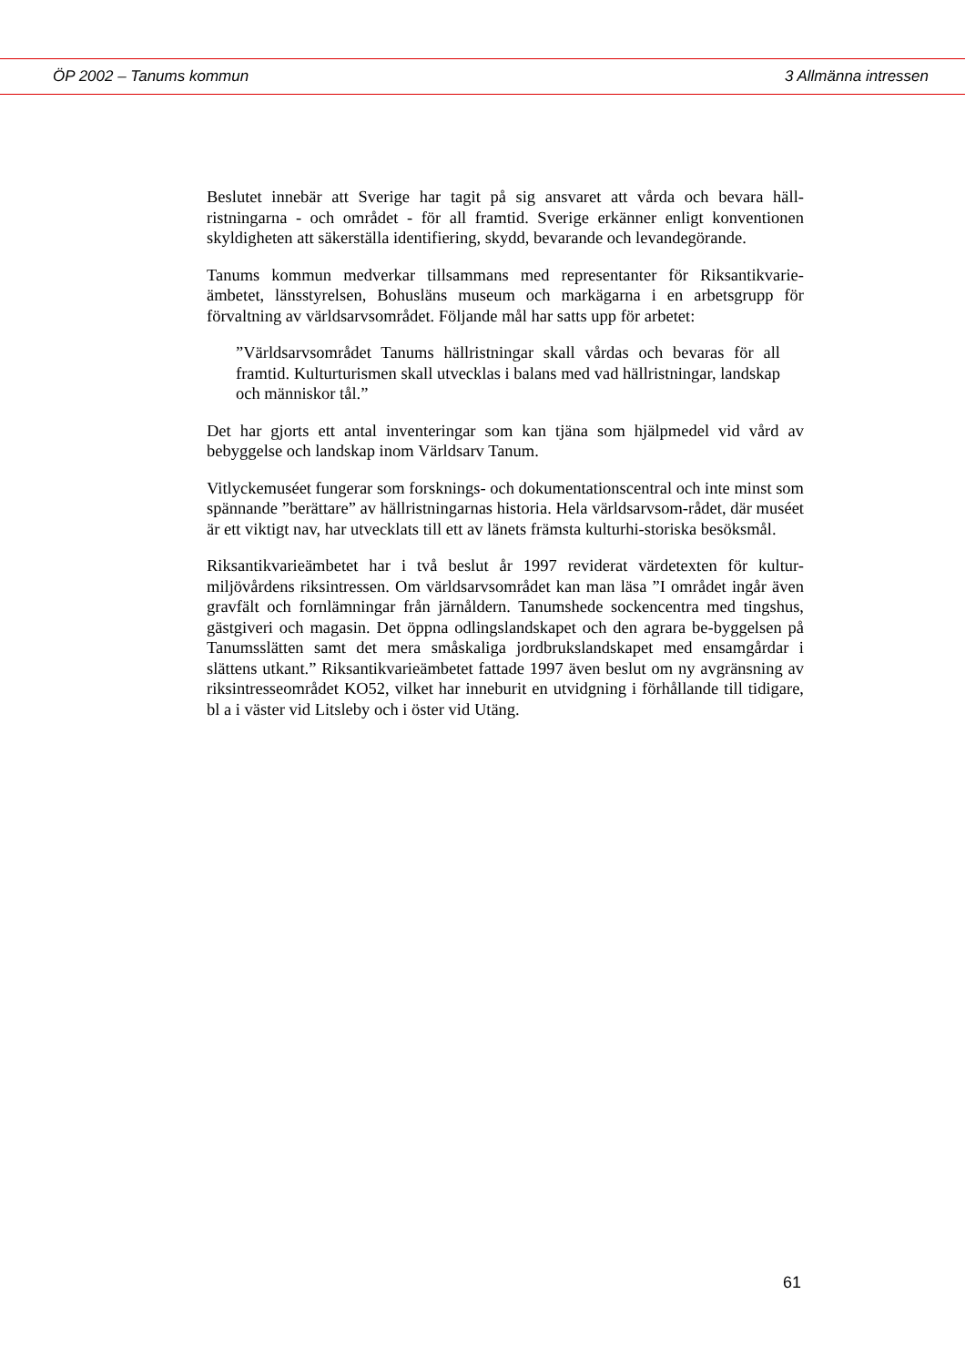ÖP 2002 – Tanums kommun 3 Allmänna intressen
Beslutet innebär att Sverige har tagit på sig ansvaret att vårda och bevara häll-ristningarna - och området - för all framtid. Sverige erkänner enligt konventionen skyldigheten att säkerställa identifiering, skydd, bevarande och levandegörande.
Tanums kommun medverkar tillsammans med representanter för Riksantikvarie-ämbetet, länsstyrelsen, Bohusläns museum och markägarna i en arbetsgrupp för förvaltning av världsarvsområdet. Följande mål har satts upp för arbetet:
”Världsarvsområdet Tanums hällristningar skall vårdas och bevaras för all framtid. Kulturturismen skall utvecklas i balans med vad hällristningar, landskap och människor tål.”
Det har gjorts ett antal inventeringar som kan tjäna som hjälpmedel vid vård av bebyggelse och landskap inom Världsarv Tanum.
Vitlyckemuséet fungerar som forsknings- och dokumentationscentral och inte minst som spännande ”berättare” av hällristningarnas historia. Hela världsarvsom-rådet, där muséet är ett viktigt nav, har utvecklats till ett av länets främsta kulturhi-storiska besöksmål.
Riksantikvarieämbetet har i två beslut år 1997 reviderat värdetexten för kultur-miljövårdens riksintressen. Om världsarvsområdet kan man läsa ”I området ingår även gravfält och fornlämningar från järnåldern. Tanumshede sockencentra med tingshus, gästgiveri och magasin. Det öppna odlingslandskapet och den agrara be-byggelsen på Tanumsslätten samt det mera småskaliga jordbrukslandskapet med ensamgårdar i slättens utkant.” Riksantikvarieämbetet fattade 1997 även beslut om ny avgränsning av riksintresseområdet KO52, vilket har inneburit en utvidgning i förhållande till tidigare, bl a i väster vid Litsleby och i öster vid Utäng.
61